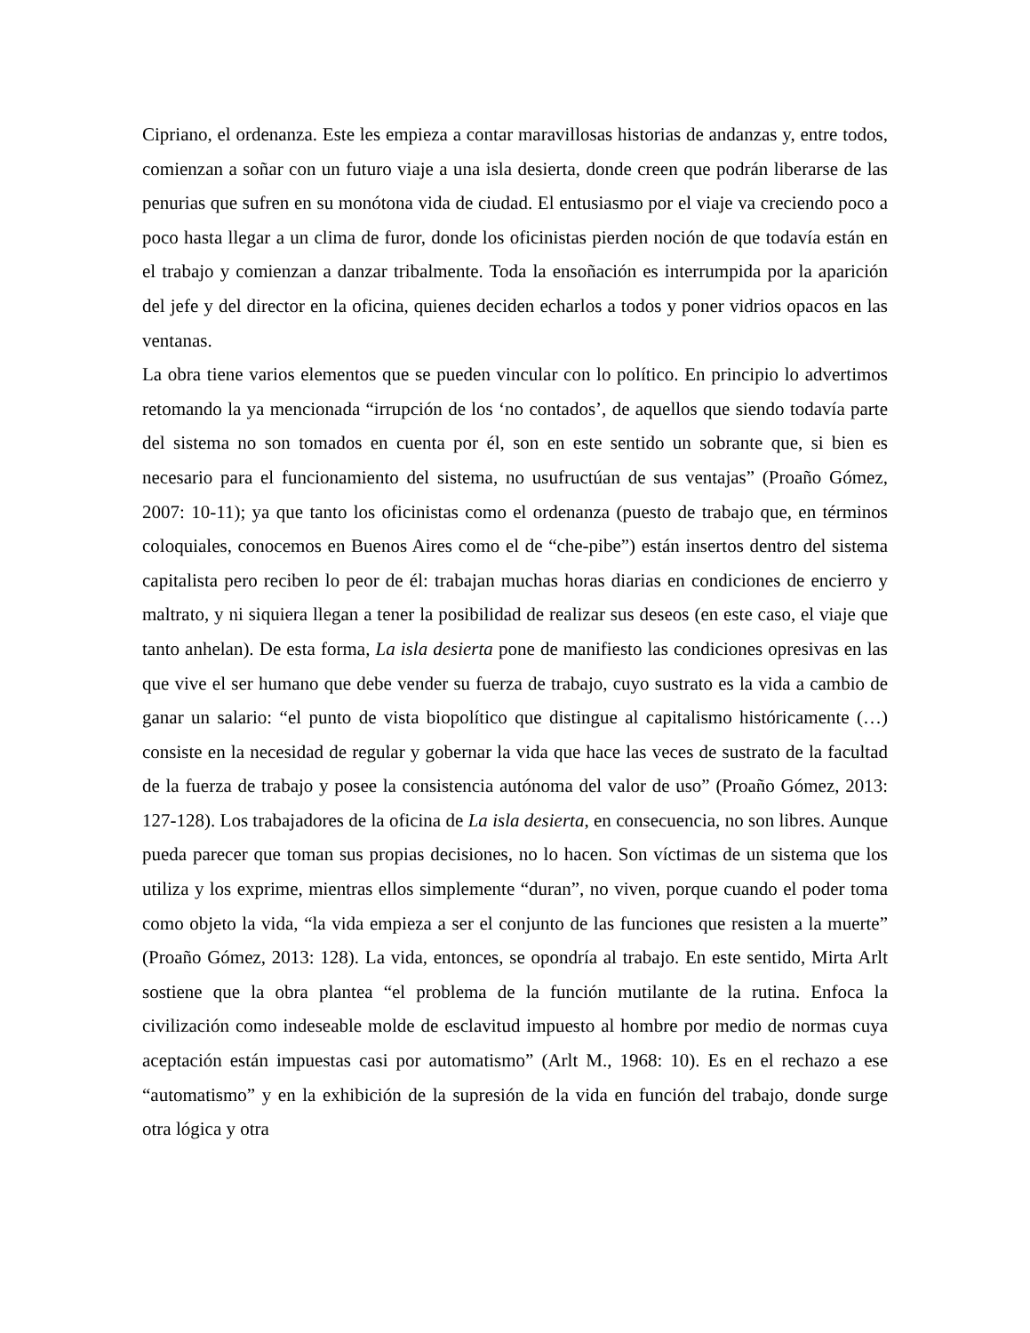Cipriano, el ordenanza. Este les empieza a contar maravillosas historias de andanzas y, entre todos, comienzan a soñar con un futuro viaje a una isla desierta, donde creen que podrán liberarse de las penurias que sufren en su monótona vida de ciudad. El entusiasmo por el viaje va creciendo poco a poco hasta llegar a un clima de furor, donde los oficinistas pierden noción de que todavía están en el trabajo y comienzan a danzar tribalmente. Toda la ensoñación es interrumpida por la aparición del jefe y del director en la oficina, quienes deciden echarlos a todos y poner vidrios opacos en las ventanas.
La obra tiene varios elementos que se pueden vincular con lo político. En principio lo advertimos retomando la ya mencionada “irrupción de los ‘no contados’, de aquellos que siendo todavía parte del sistema no son tomados en cuenta por él, son en este sentido un sobrante que, si bien es necesario para el funcionamiento del sistema, no usufructúan de sus ventajas” (Proaño Gómez, 2007: 10-11); ya que tanto los oficinistas como el ordenanza (puesto de trabajo que, en términos coloquiales, conocemos en Buenos Aires como el de “che-pibe”) están insertos dentro del sistema capitalista pero reciben lo peor de él: trabajan muchas horas diarias en condiciones de encierro y maltrato, y ni siquiera llegan a tener la posibilidad de realizar sus deseos (en este caso, el viaje que tanto anhelan). De esta forma, La isla desierta pone de manifiesto las condiciones opresivas en las que vive el ser humano que debe vender su fuerza de trabajo, cuyo sustrato es la vida a cambio de ganar un salario: “el punto de vista biopolítico que distingue al capitalismo históricamente (…) consiste en la necesidad de regular y gobernar la vida que hace las veces de sustrato de la facultad de la fuerza de trabajo y posee la consistencia autónoma del valor de uso” (Proaño Gómez, 2013: 127-128). Los trabajadores de la oficina de La isla desierta, en consecuencia, no son libres. Aunque pueda parecer que toman sus propias decisiones, no lo hacen. Son víctimas de un sistema que los utiliza y los exprime, mientras ellos simplemente “duran”, no viven, porque cuando el poder toma como objeto la vida, “la vida empieza a ser el conjunto de las funciones que resisten a la muerte” (Proaño Gómez, 2013: 128). La vida, entonces, se opondría al trabajo. En este sentido, Mirta Arlt sostiene que la obra plantea “el problema de la función mutilante de la rutina. Enfoca la civilización como indeseable molde de esclavitud impuesto al hombre por medio de normas cuya aceptación están impuestas casi por automatismo” (Arlt M., 1968: 10). Es en el rechazo a ese “automatismo” y en la exhibición de la supresión de la vida en función del trabajo, donde surge otra lógica y otra